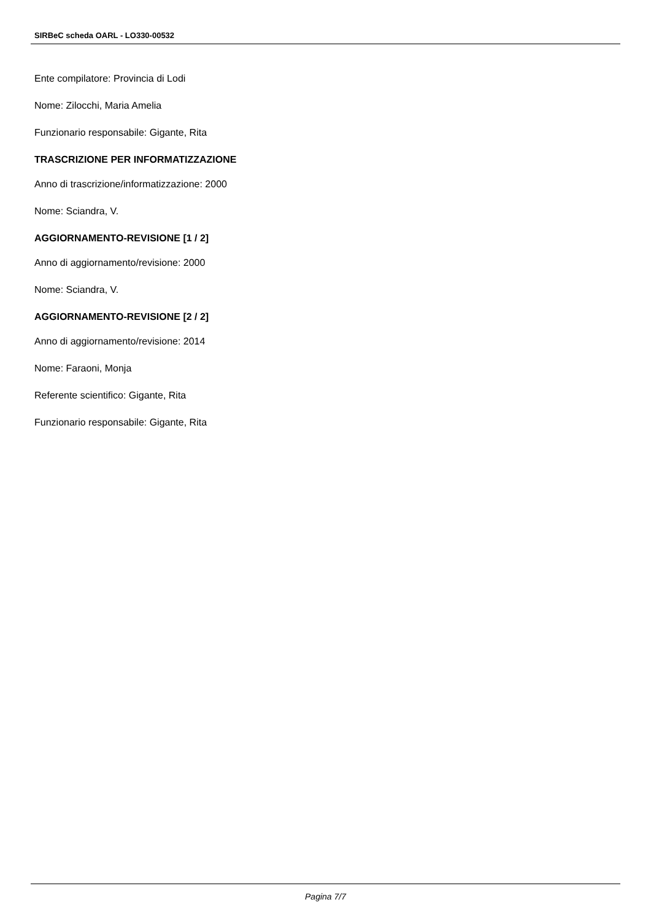SIRBeC scheda OARL - LO330-00532
Ente compilatore: Provincia di Lodi
Nome: Zilocchi, Maria Amelia
Funzionario responsabile: Gigante, Rita
TRASCRIZIONE PER INFORMATIZZAZIONE
Anno di trascrizione/informatizzazione: 2000
Nome: Sciandra, V.
AGGIORNAMENTO-REVISIONE [1 / 2]
Anno di aggiornamento/revisione: 2000
Nome: Sciandra, V.
AGGIORNAMENTO-REVISIONE [2 / 2]
Anno di aggiornamento/revisione: 2014
Nome: Faraoni, Monja
Referente scientifico: Gigante, Rita
Funzionario responsabile: Gigante, Rita
Pagina 7/7